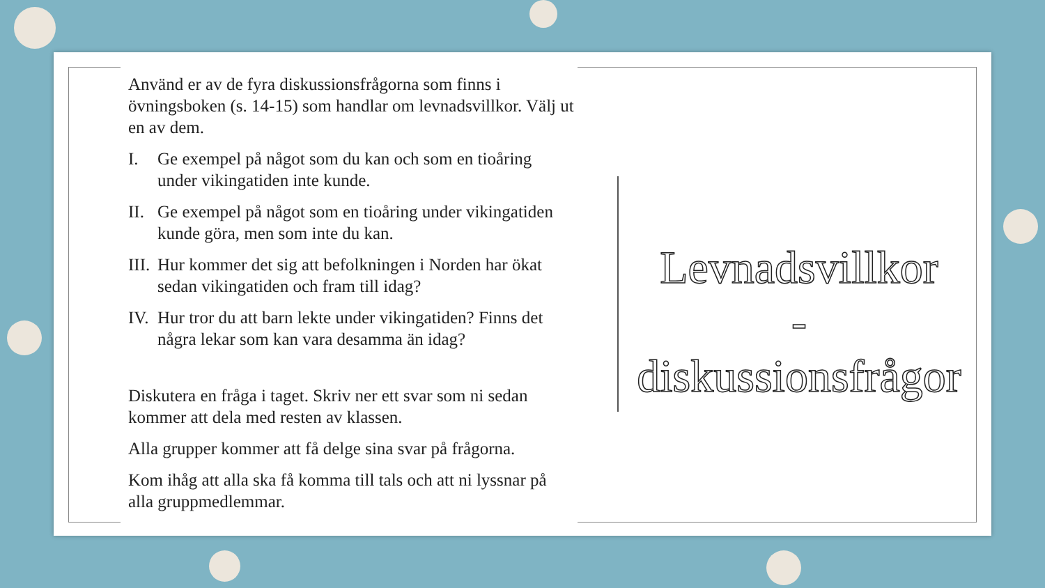Använd er av de fyra diskussionsfrågorna som finns i övningsboken (s. 14-15) som handlar om levnadsvillkor. Välj ut en av dem.
I. Ge exempel på något som du kan och som en tioåring under vikingatiden inte kunde.
II. Ge exempel på något som en tioåring under vikingatiden kunde göra, men som inte du kan.
III. Hur kommer det sig att befolkningen i Norden har ökat sedan vikingatiden och fram till idag?
IV. Hur tror du att barn lekte under vikingatiden? Finns det några lekar som kan vara desamma än idag?
Diskutera en fråga i taget. Skriv ner ett svar som ni sedan kommer att dela med resten av klassen.
Alla grupper kommer att få delge sina svar på frågorna.
Kom ihåg att alla ska få komma till tals och att ni lyssnar på alla gruppmedlemmar.
Levnadsvillkor
- diskussionsfrågor